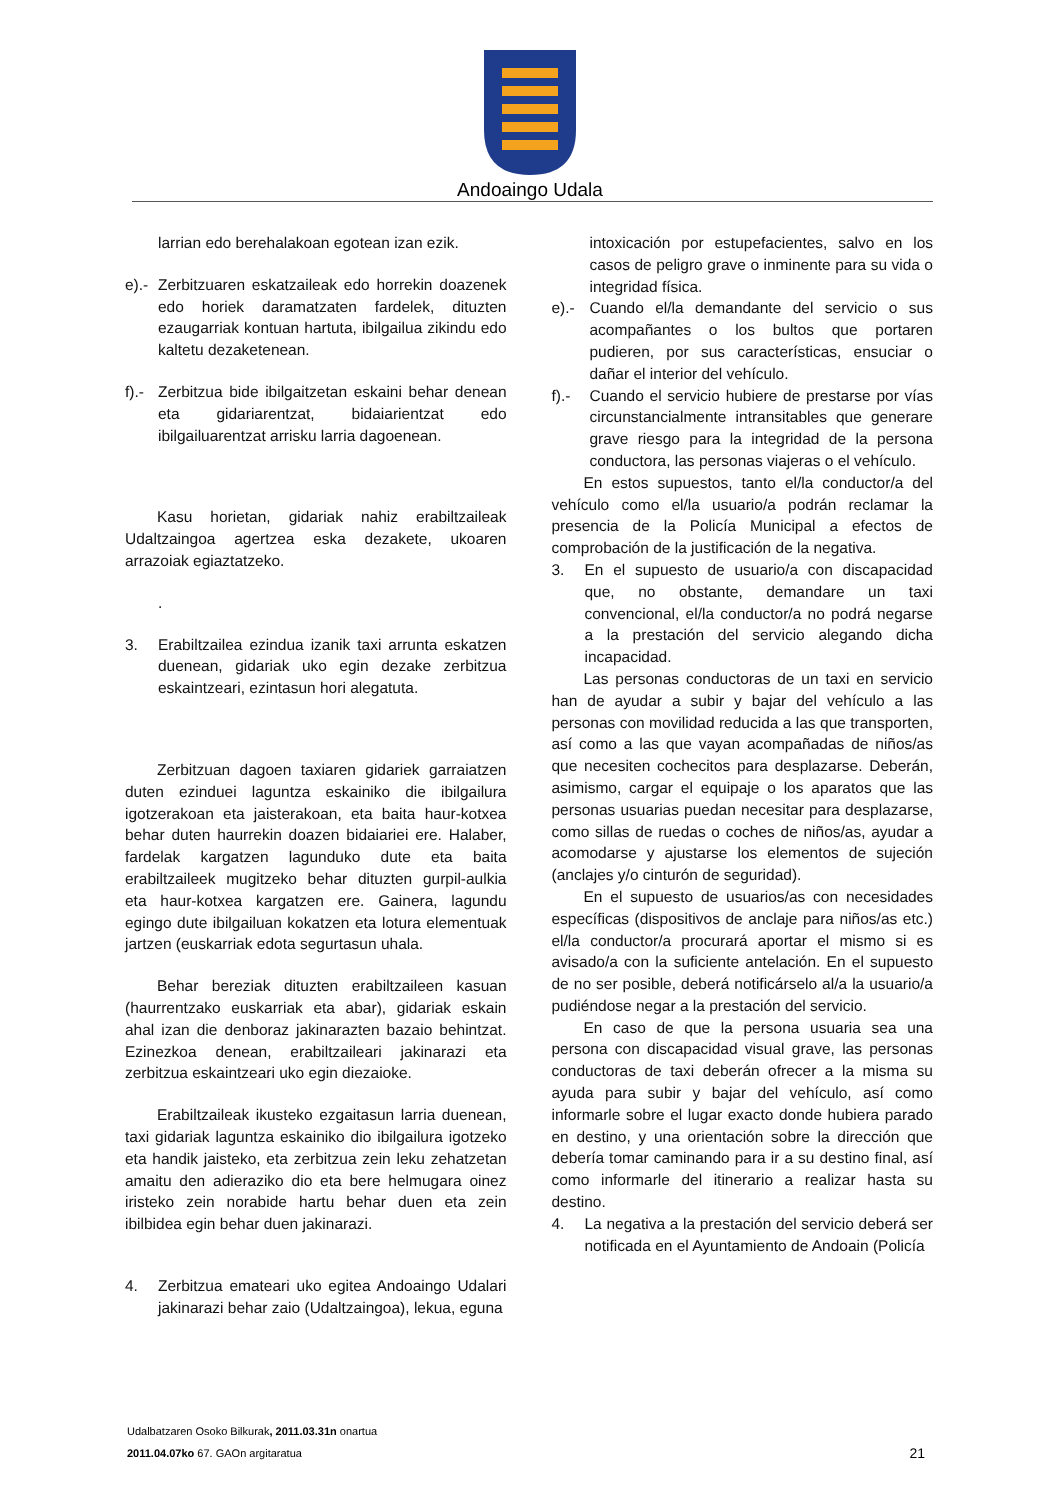Andoaingo Udala
larrian edo berehalakoan egotean izan ezik.
e).-
Zerbitzuaren eskatzaileak edo horrekin doazenek edo horiek daramatzaten fardelek, dituzten ezaugarriak kontuan hartuta, ibilgailua zikindu edo kaltetu dezaketenean.
f).-
Zerbitzua bide ibilgaitzetan eskaini behar denean eta gidariarentzat, bidaiarientzat edo ibilgailuarentzat arrisku larria dagoenean.
Kasu horietan, gidariak nahiz erabiltzaileak Udaltzaingoa agertzea eska dezakete, ukoaren arrazoiak egiaztatzeko.
.
3. Erabiltzailea ezindua izanik taxi arrunta eskatzen duenean, gidariak uko egin dezake zerbitzua eskaintzeari, ezintasun hori alegatuta.
Zerbitzuan dagoen taxiaren gidariek garraiatzen duten ezinduei laguntza eskainiko die ibilgailura igotzerakoan eta jaisterakoan, eta baita haur-kotxea behar duten haurrekin doazen bidaiariei ere. Halaber, fardelak kargatzen lagunduko dute eta baita erabiltzaileek mugitzeko behar dituzten gurpil-aulkia eta haur-kotxea kargatzen ere. Gainera, lagundu egingo dute ibilgailuan kokatzen eta lotura elementuak jartzen (euskarriak edota segurtasun uhala.
Behar bereziak dituzten erabiltzaileen kasuan (haurrentzako euskarriak eta abar), gidariak eskain ahal izan die denboraz jakinarazten bazaio behintzat. Ezinezkoa denean, erabiltzaileari jakinarazi eta zerbitzua eskaintzeari uko egin diezaioke.
Erabiltzaileak ikusteko ezgaitasun larria duenean, taxi gidariak laguntza eskainiko dio ibilgailura igotzeko eta handik jaisteko, eta zerbitzua zein leku zehatzetan amaitu den adieraziko dio eta bere helmugara oinez iristeko zein norabide hartu behar duen eta zein ibilbidea egin behar duen jakinarazi.
4. Zerbitzua emateari uko egitea Andoaingo Udalari jakinarazi behar zaio (Udaltzaingoa), lekua, eguna
intoxicación por estupefacientes, salvo en los casos de peligro grave o inminente para su vida o integridad física.
e).- Cuando el/la demandante del servicio o sus acompañantes o los bultos que portaren pudieren, por sus características, ensuciar o dañar el interior del vehículo.
f).- Cuando el servicio hubiere de prestarse por vías circunstancialmente intransitables que generare grave riesgo para la integridad de la persona conductora, las personas viajeras o el vehículo.
En estos supuestos, tanto el/la conductor/a del vehículo como el/la usuario/a podrán reclamar la presencia de la Policía Municipal a efectos de comprobación de la justificación de la negativa.
3. En el supuesto de usuario/a con discapacidad que, no obstante, demandare un taxi convencional, el/la conductor/a no podrá negarse a la prestación del servicio alegando dicha incapacidad.
Las personas conductoras de un taxi en servicio han de ayudar a subir y bajar del vehículo a las personas con movilidad reducida a las que transporten, así como a las que vayan acompañadas de niños/as que necesiten cochecitos para desplazarse. Deberán, asimismo, cargar el equipaje o los aparatos que las personas usuarias puedan necesitar para desplazarse, como sillas de ruedas o coches de niños/as, ayudar a acomodarse y ajustarse los elementos de sujeción (anclajes y/o cinturón de seguridad).
En el supuesto de usuarios/as con necesidades específicas (dispositivos de anclaje para niños/as etc.) el/la conductor/a procurará aportar el mismo si es avisado/a con la suficiente antelación. En el supuesto de no ser posible, deberá notificárselo al/a la usuario/a pudiéndose negar a la prestación del servicio.
En caso de que la persona usuaria sea una persona con discapacidad visual grave, las personas conductoras de taxi deberán ofrecer a la misma su ayuda para subir y bajar del vehículo, así como informarle sobre el lugar exacto donde hubiera parado en destino, y una orientación sobre la dirección que debería tomar caminando para ir a su destino final, así como informarle del itinerario a realizar hasta su destino.
4. La negativa a la prestación del servicio deberá ser notificada en el Ayuntamiento de Andoain (Policía
Udalbatzaren Osoko Bilkurak, 2011.03.31n onartua
2011.04.07ko 67. GAOn argitaratua
21